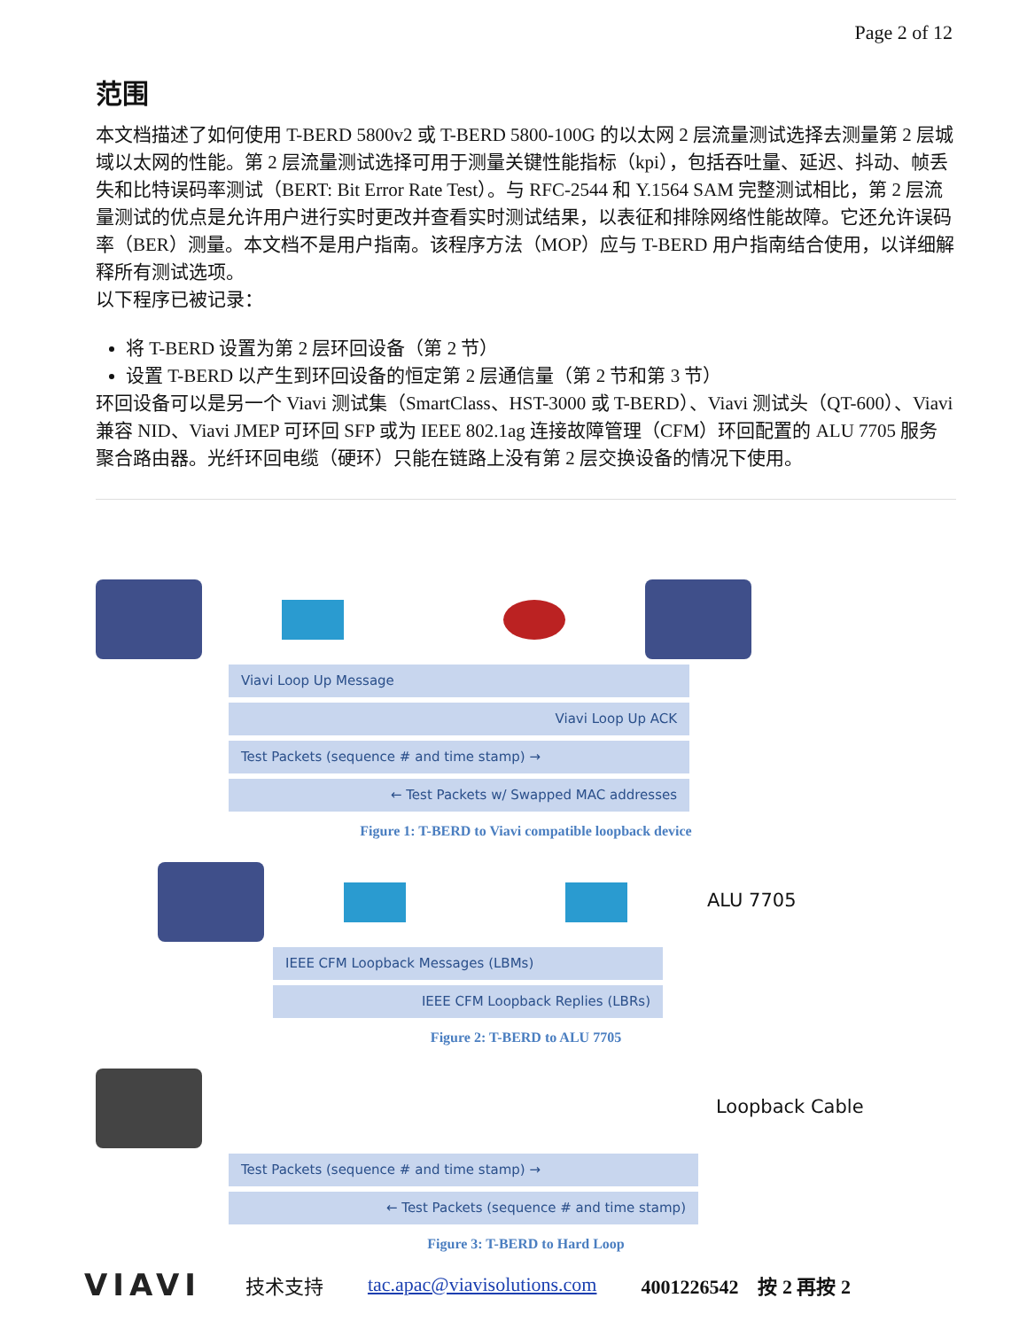Page 2 of 12
范围
本文档描述了如何使用 T-BERD 5800v2 或 T-BERD 5800-100G 的以太网 2 层流量测试选择去测量第 2 层城域以太网的性能。第 2 层流量测试选择可用于测量关键性能指标（kpi），包括吞吐量、延迟、抖动、帧丢失和比特误码率测试（BERT: Bit Error Rate Test）。与 RFC-2544 和 Y.1564 SAM 完整测试相比，第 2 层流量测试的优点是允许用户进行实时更改并查看实时测试结果，以表征和排除网络性能故障。它还允许误码率（BER）测量。本文档不是用户指南。该程序方法（MOP）应与 T-BERD 用户指南结合使用，以详细解释所有测试选项。
以下程序已被记录：
将 T-BERD 设置为第 2 层环回设备（第 2 节）
设置 T-BERD 以产生到环回设备的恒定第 2 层通信量（第 2 节和第 3 节）
环回设备可以是另一个 Viavi 测试集（SmartClass、HST-3000 或 T-BERD）、Viavi 测试头（QT-600）、Viavi 兼容 NID、Viavi JMEP 可环回 SFP 或为 IEEE 802.1ag 连接故障管理（CFM）环回配置的 ALU 7705 服务聚合路由器。光纤环回电缆（硬环）只能在链路上没有第 2 层交换设备的情况下使用。
Viavi Loop Up Message
Viavi Loop Up ACK
Test Packets (sequence # and time stamp) →
← Test Packets w/ Swapped MAC addresses
Figure 1: T-BERD to Viavi compatible loopback device
ALU 7705
IEEE CFM Loopback Messages (LBMs)
IEEE CFM Loopback Replies (LBRs)
Figure 2: T-BERD to ALU 7705
Loopback Cable
Test Packets (sequence # and time stamp) →
← Test Packets (sequence # and time stamp)
Figure 3: T-BERD to Hard Loop
VIAVI 技术支持 tac.apac@viavisolutions.com 4001226542　按 2 再按 2